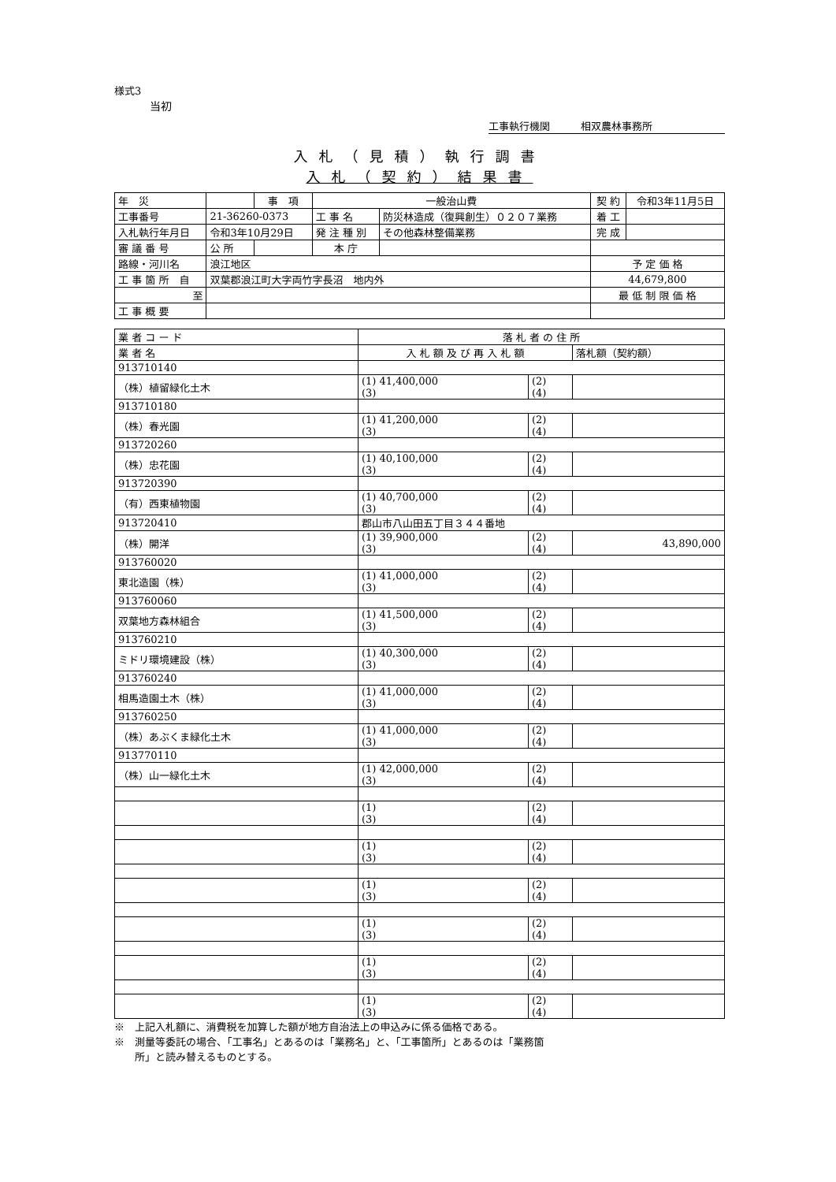様式3
当初
工事執行機関　　　相双農林事務所
入札（見積）執行調書
入札（契約）結果書
| 年 災 | | 事 項 | 一般治山費 | | 契 約 | 令和3年11月5日 |
| 工事番号 | 21-36260-0373 | | 工 事 名 | 防災林造成（復興創生）０２０７業務 | 着 工 | |
| 入札執行年月日 | 令和3年10月29日 | | 発 注 種 別 | その他森林整備業務 | 完 成 | |
| 審 議 番 号 | 公 所 | | 本 庁 | | | |
| 路線・河川名 | 浪江地区 | | | | 予 定 価 格 | |
| 工 事 箇 所 自 | 双葉郡浪江町大字両竹字長沼 地内外 | | | | 44,679,800 | |
| 至 | | | | | 最 低 制 限 価 格 | |
| 工 事 概 要 | | | | | | |
| 業 者 コ ー ド | 落 札 者 の 住 所 | | |
| --- | --- | --- | --- |
| 業 者 名 | 入 札 額 及 び 再 入 札 額 | | 落札額（契約額） |
| 913710140 | | | |
| （株）植留緑化土木 | (1) 41,400,000 (3) | (2) (4) | |
| 913710180 | | | |
| （株）春光園 | (1) 41,200,000 (3) | (2) (4) | |
| 913720260 | | | |
| （株）忠花園 | (1) 40,100,000 (3) | (2) (4) | |
| 913720390 | | | |
| （有）西東植物園 | (1) 40,700,000 (3) | (2) (4) | |
| 913720410 | 郡山市八山田五丁目３４４番地 | | |
| （株）開洋 | (1) 39,900,000 (3) | (2) (4) | 43,890,000 |
| 913760020 | | | |
| 東北造園（株） | (1) 41,000,000 (3) | (2) (4) | |
| 913760060 | | | |
| 双葉地方森林組合 | (1) 41,500,000 (3) | (2) (4) | |
| 913760210 | | | |
| ミドリ環境建設（株） | (1) 40,300,000 (3) | (2) (4) | |
| 913760240 | | | |
| 相馬造園土木（株） | (1) 41,000,000 (3) | (2) (4) | |
| 913760250 | | | |
| （株）あぶくま緑化土木 | (1) 41,000,000 (3) | (2) (4) | |
| 913770110 | | | |
| （株）山一緑化土木 | (1) 42,000,000 (3) | (2) (4) | |
| | (1) (3) | (2) (4) | |
| | (1) (3) | (2) (4) | |
| | (1) (3) | (2) (4) | |
| | (1) (3) | (2) (4) | |
| | (1) (3) | (2) (4) | |
| | (1) (3) | (2) (4) | |
※　上記入札額に、消費税を加算した額が地方自治法上の申込みに係る価格である。
※　測量等委託の場合、「工事名」とあるのは「業務名」と、「工事箇所」とあるのは「業務箇
　　所」と読み替えるものとする。